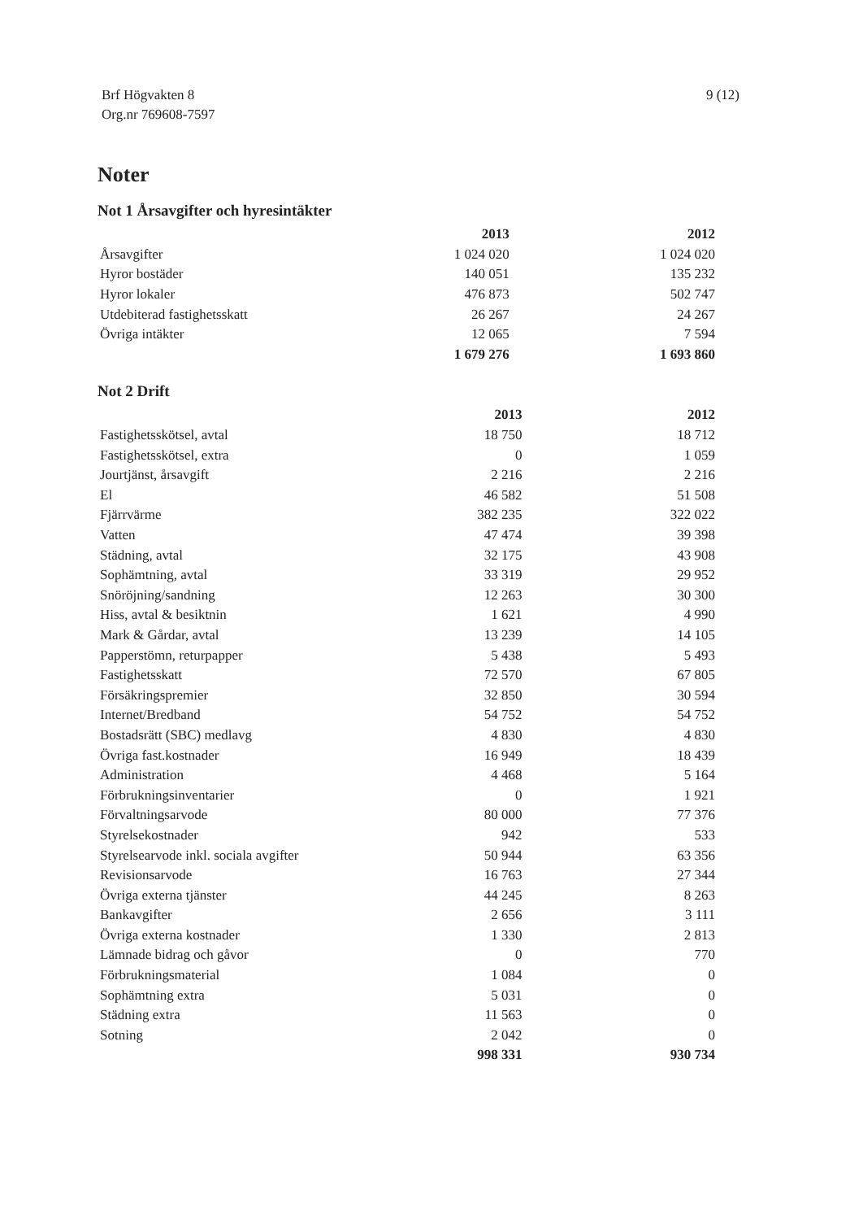Brf Högvakten 8
Org.nr 769608-7597
9 (12)
Noter
Not 1 Årsavgifter och hyresintäkter
| | 2013 | 2012 |
| --- | --- | --- |
| Årsavgifter | 1 024 020 | 1 024 020 |
| Hyror bostäder | 140 051 | 135 232 |
| Hyror lokaler | 476 873 | 502 747 |
| Utdebiterad fastighetsskatt | 26 267 | 24 267 |
| Övriga intäkter | 12 065 | 7 594 |
| | 1 679 276 | 1 693 860 |
Not 2 Drift
| | 2013 | 2012 |
| --- | --- | --- |
| Fastighetsskötsel, avtal | 18 750 | 18 712 |
| Fastighetsskötsel, extra | 0 | 1 059 |
| Jourtjänst, årsavgift | 2 216 | 2 216 |
| El | 46 582 | 51 508 |
| Fjärrvärme | 382 235 | 322 022 |
| Vatten | 47 474 | 39 398 |
| Städning, avtal | 32 175 | 43 908 |
| Sophämtning, avtal | 33 319 | 29 952 |
| Snöröjning/sandning | 12 263 | 30 300 |
| Hiss, avtal & besiktnin | 1 621 | 4 990 |
| Mark & Gårdar, avtal | 13 239 | 14 105 |
| Papperstömn, returpapper | 5 438 | 5 493 |
| Fastighetsskatt | 72 570 | 67 805 |
| Försäkringspremier | 32 850 | 30 594 |
| Internet/Bredband | 54 752 | 54 752 |
| Bostadsrätt (SBC) medlavg | 4 830 | 4 830 |
| Övriga fast.kostnader | 16 949 | 18 439 |
| Administration | 4 468 | 5 164 |
| Förbrukningsinventarier | 0 | 1 921 |
| Förvaltningsarvode | 80 000 | 77 376 |
| Styrelsekostnader | 942 | 533 |
| Styrelsearvode inkl. sociala avgifter | 50 944 | 63 356 |
| Revisionsarvode | 16 763 | 27 344 |
| Övriga externa tjänster | 44 245 | 8 263 |
| Bankavgifter | 2 656 | 3 111 |
| Övriga externa kostnader | 1 330 | 2 813 |
| Lämnade bidrag och gåvor | 0 | 770 |
| Förbrukningsmaterial | 1 084 | 0 |
| Sophämtning extra | 5 031 | 0 |
| Städning extra | 11 563 | 0 |
| Sotning | 2 042 | 0 |
| | 998 331 | 930 734 |